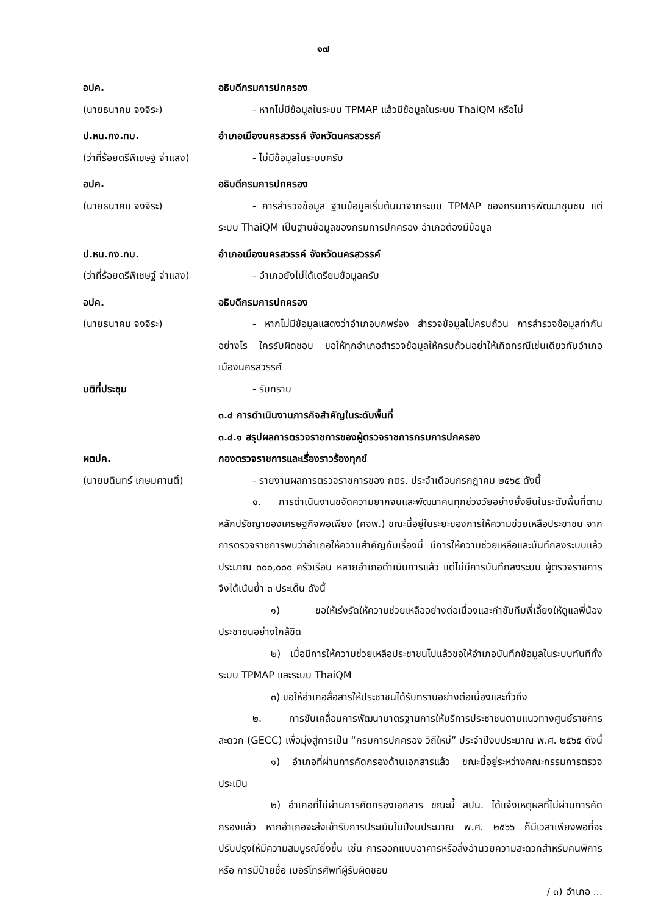๑๗
อปค.
(นายธนาคม จงจิระ)
อธิบดีกรมการปกครอง
- หากไม่มีข้อมูลในระบบ TPMAP แล้วมีข้อมูลในระบบ ThaiQM หรือไม่
ป.หน.กง.ทบ.
(ว่าที่ร้อยตรีพิเชษฐ์ จ่าแสง)
อำเภอเมืองนครสวรรค์ จังหวัดนครสวรรค์
- ไม่มีข้อมูลในระบบครับ
อปค.
(นายธนาคม จงจิระ)
อธิบดีกรมการปกครอง
- การสำรวจข้อมูล ฐานข้อมูลเริ่มต้นมาจากระบบ TPMAP ของกรมการพัฒนาชุมชน แต่ระบบ ThaiQM เป็นฐานข้อมูลของกรมการปกครอง อำเภอต้องมีข้อมูล
ป.หน.กง.ทบ.
(ว่าที่ร้อยตรีพิเชษฐ์ จ่าแสง)
อำเภอเมืองนครสวรรค์ จังหวัดนครสวรรค์
- อำเภอยังไม่ได้เตรียมข้อมูลครับ
อปค.
(นายธนาคม จงจิระ)
อธิบดีกรมการปกครอง
- หากไม่มีข้อมูลแสดงว่าอำเภอบกพร่อง สำรวจข้อมูลไม่ครบถ้วน การสำรวจข้อมูลทำกันอย่างไร ใครรับผิดชอบ ขอให้ทุกอำเภอสำรวจข้อมูลให้ครบถ้วนอย่าให้เกิดกรณีเช่นเดียวกับอำเภอเมืองนครสวรรค์
มติที่ประชุม - รับทราบ
ผตปค.
(นายบดินทร์ เกษมศานติ์)
๓.๔ การดำเนินงานภารกิจสำคัญในระดับพื้นที่
๓.๔.๑ สรุปผลการตรวจราชการของผู้ตรวจราชการกรมการปกครอง
กองตรวจราชการและเรื่องราวร้องทุกข์
- รายงานผลการตรวจราชการของ กตร. ประจำเดือนกรกฎาคม ๒๕๖๕ ดังนี้
๑. การดำเนินงานขจัดความยากจนและพัฒนาคนทุกช่วงวัยอย่างยั่งยืนในระดับพื้นที่ตามหลักปรัชญาของเศรษฐกิจพอเพียง (ศจพ.) ขณะนี้อยู่ในระยะของการให้ความช่วยเหลือประชาชน จากการตรวจราชการพบว่าอำเภอให้ความสำคัญกับเรื่องนี้ มีการให้ความช่วยเหลือและบันทึกลงระบบแล้วประมาณ ๓๐๐,๐๐๐ ครัวเรือน หลายอำเภอดำเนินการแล้ว แต่ไม่มีการบันทึกลงระบบ ผู้ตรวจราชการจึงได้เน้นย้ำ ๓ ประเด็น ดังนี้
๑) ขอให้เร่งรัดให้ความช่วยเหลืออย่างต่อเนื่องและกำชับทีมพี่เลี้ยงให้ดูแลพี่น้องประชาชนอย่างใกล้ชิด
๒) เมื่อมีการให้ความช่วยเหลือประชาชนไปแล้วขอให้อำเภอบันทึกข้อมูลในระบบทันทีทั้งระบบ TPMAP และระบบ ThaiQM
๓) ขอให้อำเภอสื่อสารให้ประชาชนได้รับทราบอย่างต่อเนื่องและทั่วถึง
๒. การขับเคลื่อนการพัฒนามาตรฐานการให้บริการประชาชนตามแนวทางศูนย์ราชการสะดวก (GECC) เพื่อมุ่งสู่การเป็น “กรมการปกครอง วิถีใหม่” ประจำปีงบประมาณ พ.ศ. ๒๕๖๕ ดังนี้
๑) อำเภอที่ผ่านการคัดกรองด้านเอกสารแล้ว ขณะนี้อยู่ระหว่างคณะกรรมการตรวจประเมิน
๒) อำเภอที่ไม่ผ่านการคัดกรองเอกสาร ขณะนี้ สปน. ได้แจ้งเหตุผลที่ไม่ผ่านการคัดกรองแล้ว หากอำเภอจะส่งเข้ารับการประเมินในปีงบประมาณ พ.ศ. ๒๕๖๖ ก็มีเวลาเพียงพอที่จะปรับปรุงให้มีความสมบูรณ์ยิ่งขึ้น เช่น การออกแบบอาคารหรือสิ่งอำนวยความสะดวกสำหรับคนพิการ หรือ การมีป้ายชื่อ เบอร์โทรศัพท์ผู้รับผิดชอบ
/ ๓) อำเภอ ...